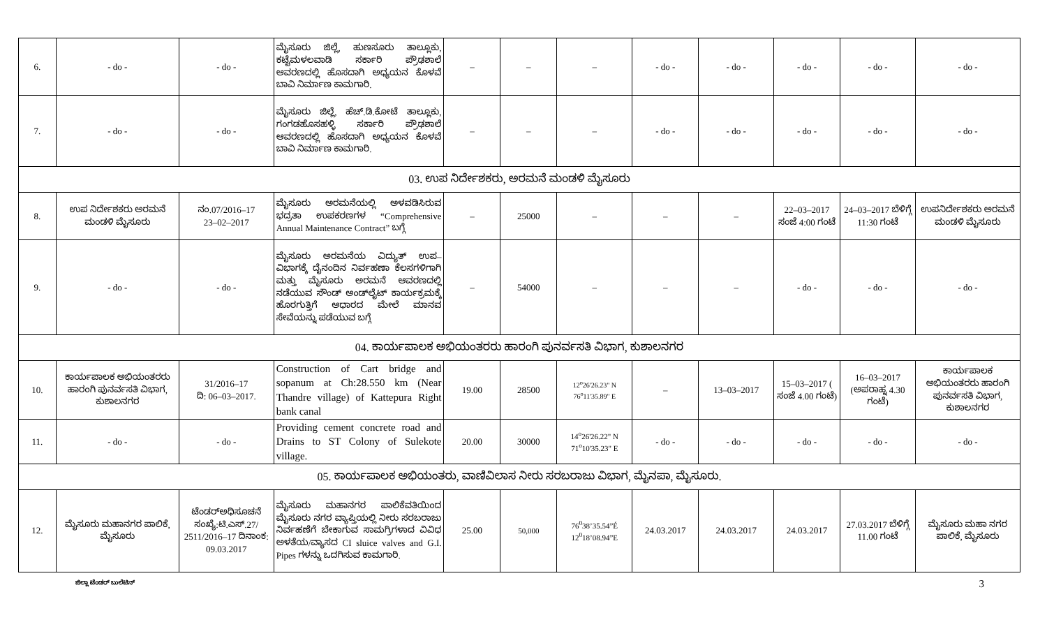| 6. | - do - | - do - | ಮೈಸೂರು ಜಿಲ್ಲೆ, ಹುಣಸೂರು ತಾಲ್ಲೂಕು, ಕಟ್ಟೆಮಳಲವಾಡಿ ಸರ್ಕಾರಿ ಪ್ರೌಢಶಾಲೆ ಆವರಣದಲ್ಲಿ ಹೊಸದಾಗಿ ಅಧ್ಯಯನ ಕೊಳವೆ ಬಾವಿ ನಿರ್ಮಾಣ ಕಾಮಗಾರಿ. | – | – | – | - do - | - do - | - do - | - do - | - do - |
| 7. | - do - | - do - | ಮೈಸೂರು ಜಿಲ್ಲೆ, ಹೆಚ್.ಡಿ.ಕೋಟೆ ತಾಲ್ಲೂಕು, ಗಂಗಡಹೊಸಹಳ್ಳಿ ಸರ್ಕಾರಿ ಪ್ರೌಢಶಾಲೆ ಆವರಣದಲ್ಲಿ ಹೊಸದಾಗಿ ಅಧ್ಯಯನ ಕೊಳವೆ ಬಾವಿ ನಿರ್ಮಾಣ ಕಾಮಗಾರಿ. | – | – | – | - do - | - do - | - do - | - do - | - do - |
| 03. ಉಪ ನಿರ್ದೇಶಕರು, ಅರಮನೆ ಮಂಡಳಿ ಮೈಸೂರು | | | | | | | | | | | |
| 8. | ಉಪ ನಿರ್ದೇಶಕರು ಅರಮನೆ ಮಂಡಳಿ ಮೈಸೂರು | ನಂ.07/2016–17 23–02–2017 | ಮೈಸೂರು ಅರಮನೆಯಲ್ಲಿ ಅಳವಡಿಸಿರುವ ಭದ್ರತಾ ಉಪಕರಣಗಳ “Comprehensive Annual Maintenance Contract” ಬಗ್ಗೆ | – | 25000 | – | – | – | 22–03–2017 ಸಂಜೆ 4:00 ಗಂಟೆ | 24–03–2017 ಬೆಳಿಗ್ಗೆ 11:30 ಗಂಟೆ | ಉಪನಿರ್ದೇಶಕರು ಅರಮನೆ ಮಂಡಳಿ ಮೈಸೂರು |
| 9. | - do - | - do - | ಮೈಸೂರು ಅರಮನೆಯ ವಿದ್ಯುತ್ ಉಪ–ವಿಭಾಗಕ್ಕೆ ದೈನಂದಿನ ನಿರ್ವಹಣಾ ಕೆಲಸಗಳಿಗಾಗಿ ಮತ್ತು ಮೈಸೂರು ಅರಮನೆ ಆವರಣದಲ್ಲಿ ನಡೆಯುವ ಸೌಂಡ್ ಅಂಡ್‌ಲೈಟ್ ಕಾರ್ಯಕ್ರಮಕ್ಕೆ ಹೊರಗುತ್ತಿಗೆ ಆಧಾರದ ಮೇಲೆ ಮಾನವ ಸೇವೆಯನ್ನು ಪಡೆಯುವ ಬಗ್ಗೆ | – | 54000 | – | – | – | - do - | - do - | - do - |
| 04. ಕಾರ್ಯಪಾಲಕ ಅಭಿಯಂತರರು ಹಾರಂಗಿ ಪುನರ್ವಸತಿ ವಿಭಾಗ, ಕುಶಾಲನಗರ | | | | | | | | | | | |
| 10. | ಕಾರ್ಯಪಾಲಕ ಅಭಿಯಂತರರು ಹಾರಂಗಿ ಪುನರ್ವಸತಿ ವಿಭಾಗ, ಕುಶಾಲನಗರ | 31/2016–17 ದಿ: 06–03–2017. | Construction of Cart bridge and sopanum at Ch:28.550 km (Near Thandre village) of Kattepura Right bank canal | 19.00 | 28500 | 12<sup>o</sup>26'26.23" N 76<sup>o</sup>11'35.89" E | – | 13–03–2017 | 15–03–2017 ( ಸಂಜೆ 4.00 ಗಂಟೆ) | 16–03–2017 (ಅಪರಾಹ್ನ 4.30 ಗಂಟೆ) | ಕಾರ್ಯಪಾಲಕ ಅಭಿಯಂತರರು ಹಾರಂಗಿ ಪುನರ್ವಸತಿ ವಿಭಾಗ, ಕುಶಾಲನಗರ |
| 11. | - do - | - do - | Providing cement concrete road and Drains to ST Colony of Sulekote village. | 20.00 | 30000 | 14<sup>o</sup>26'26.22" N 71<sup>o</sup>10'35.23" E | - do - | - do - | - do - | - do - | - do - |
| 05. ಕಾರ್ಯಪಾಲಕ ಅಭಿಯಂತರು, ವಾಣಿವಿಲಾಸ ನೀರು ಸರಬರಾಜು ವಿಭಾಗ, ಮೈನಪಾ, ಮೈಸೂರು. | | | | | | | | | | | |
| 12. | ಮೈಸೂರು ಮಹಾನಗರ ಪಾಲಿಕೆ, ಮೈಸೂರು | ಟೆಂಡರ್‌ಅಧಿಸೂಚನೆ ಸಂಖ್ಯೆ:ಟಿ.ಎಸ್.27/ 2511/2016–17 ದಿನಾಂಕ: 09.03.2017 | ಮೈಸೂರು ಮಹಾನಗರ ಪಾಲಿಕೆವತಿಯಿಂದ ಮೈಸೂರು ನಗರ ವ್ಯಾಪ್ತಿಯಲ್ಲಿ ನೀರು ಸರಬರಾಜು ನಿರ್ವಹಣೆಗೆ ಬೇಕಾಗುವ ಸಾಮಗ್ರಿಗಳಾದ ವಿವಿಧ ಅಳತೆಯ/ವ್ಯಾಸದ CI sluice valves and G.I. Pipes ಗಳನ್ನು ಒದಗಿಸುವ ಕಾಮಗಾರಿ. | 25.00 | 50,000 | 76<sup>0</sup>38’35.54”É 12<sup>0</sup>18’08.94”E | 24.03.2017 | 24.03.2017 | 24.03.2017 | 27.03.2017 ಬೆಳಿಗ್ಗೆ 11.00 ಗಂಟೆ | ಮೈಸೂರು ಮಹಾ ನಗರ ಪಾಲಿಕೆ, ಮೈಸೂರು |
ಜಿಲ್ಲಾ ಟೆಂಡರ್ ಬುಲೆಟಿನ್ 3